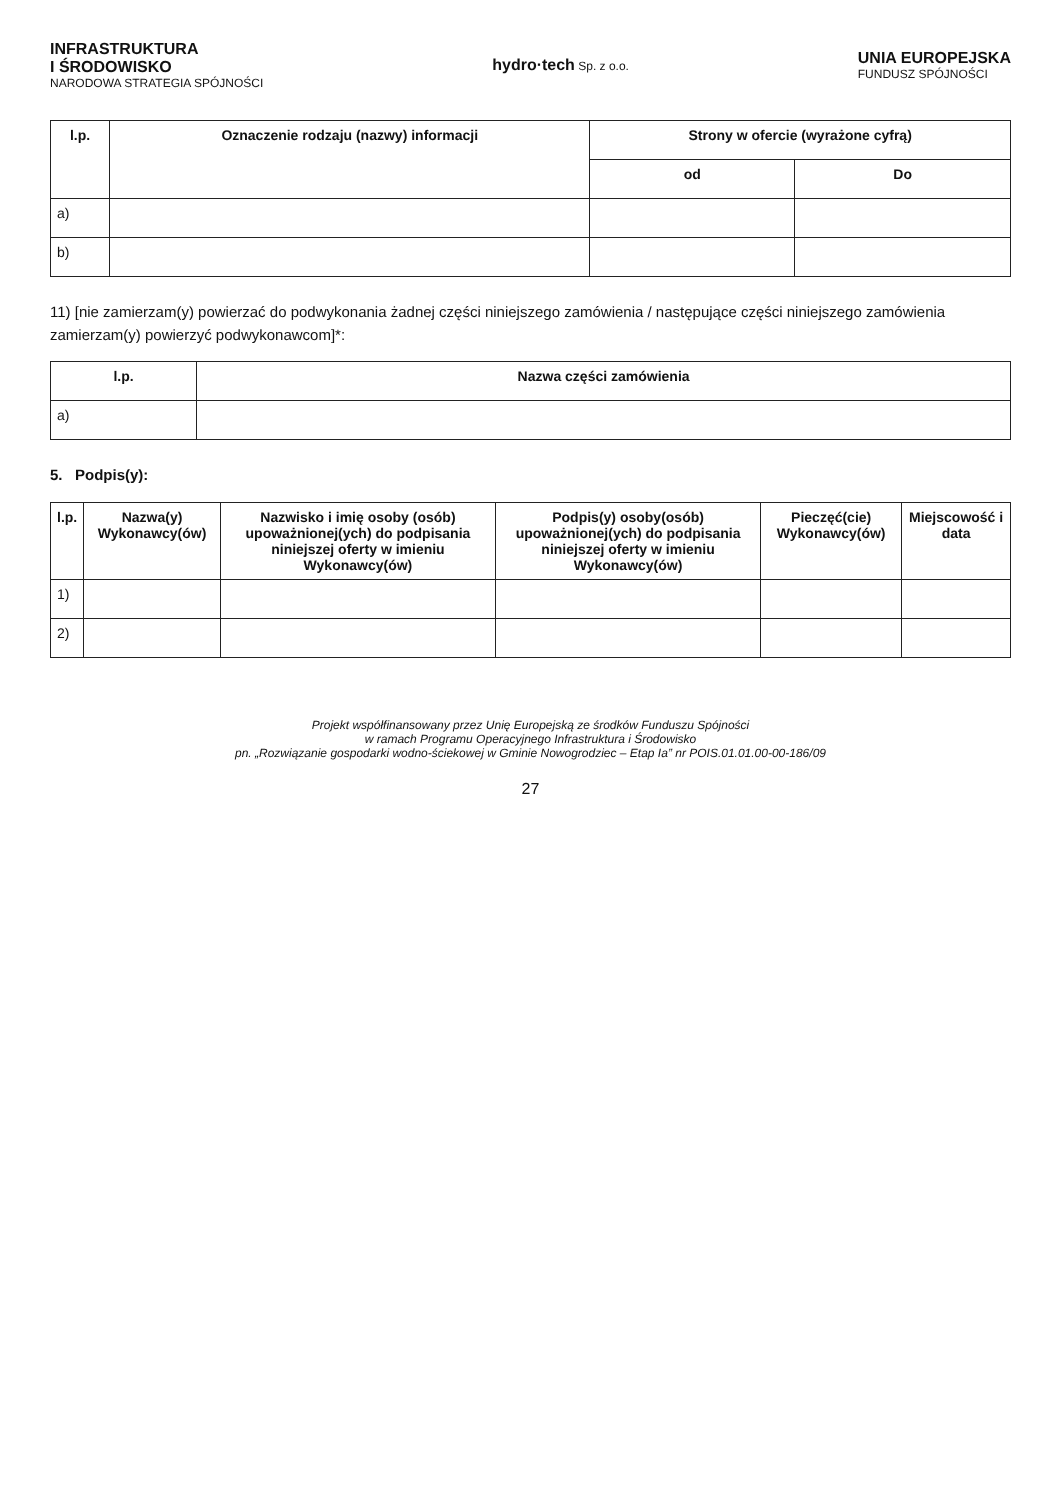INFRASTRUKTURA
I ŚRODOWISKO
NARODOWA STRATEGIA SPÓJNOŚCI
hydro·tech Sp. z o.o.
UNIA EUROPEJSKA
FUNDUSZ SPÓJNOŚCI
| l.p. | Oznaczenie rodzaju (nazwy) informacji | Strony w ofercie (wyrażone cyfrą) | |
| --- | --- | --- | --- |
| | | od | Do |
| a) | | | |
| b) | | | |
11) [nie zamierzam(y) powierzać do podwykonania żadnej części niniejszego zamówienia / następujące części niniejszego zamówienia zamierzam(y) powierzyć podwykonawcom]*:
| l.p. | Nazwa części zamówienia |
| --- | --- |
| a) | |
5. Podpis(y):
| l.p. | Nazwa(y) Wykonawcy(ów) | Nazwisko i imię osoby (osób) upoważnionej(ych) do podpisania niniejszej oferty w imieniu Wykonawcy(ów) | Podpis(y) osoby(osób) upoważnionej(ych) do podpisania niniejszej oferty w imieniu Wykonawcy(ów) | Pieczęć(cie) Wykonawcy(ów) | Miejscowość i data |
| --- | --- | --- | --- | --- | --- |
| 1) | | | | | |
| 2) | | | | | |
Projekt współfinansowany przez Unię Europejską ze środków Funduszu Spójności
w ramach Programu Operacyjnego Infrastruktura i Środowisko
pn. „Rozwiązanie gospodarki wodno-ściekowej w Gminie Nowogrodziec – Etap Ia” nr POIS.01.01.00-00-186/09
27